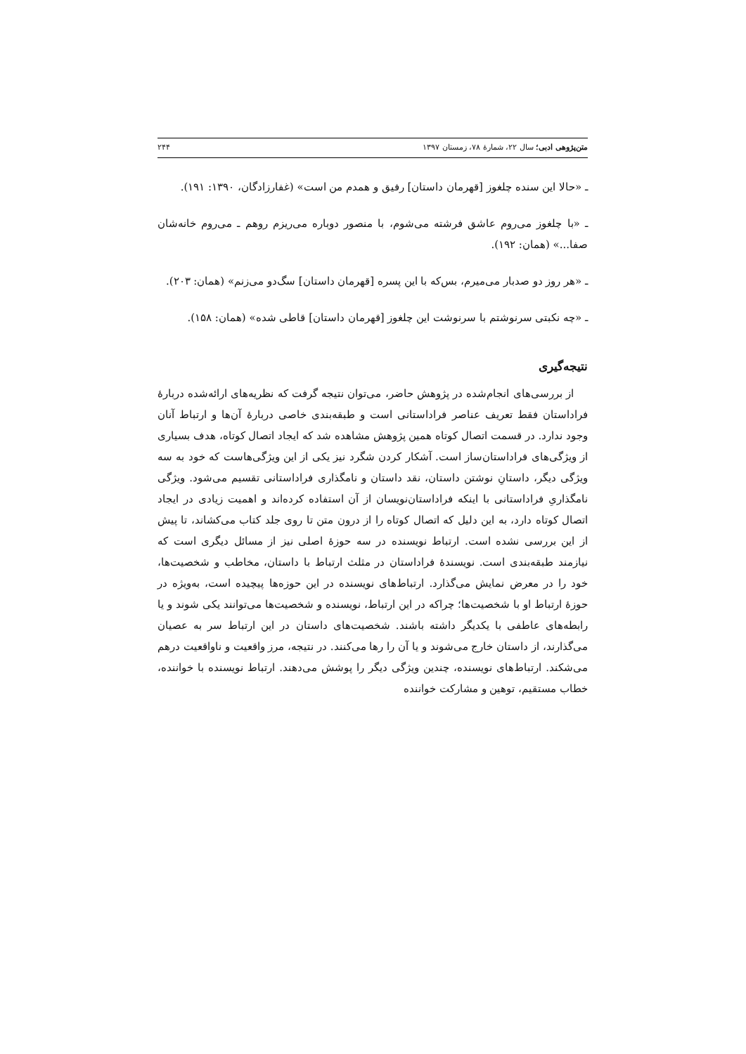متن‌پژوهی ادبی؛ سال ۲۲، شمارهٔ ۷۸، زمستان ۱۳۹۷ ۲۴۴
ـ «حالا این سنده چلغوز [قهرمان داستان] رفیق و همدم من است» (غفارزادگان، ۱۳۹۰: ۱۹۱).
ـ «با چلغوز می‌روم عاشق فرشته می‌شوم، با منصور دوباره می‌ریزم روهم ـ می‌روم خانه‌شان صفا...» (همان: ۱۹۲).
ـ «هر روز دو صدبار می‌میرم، بس‌که با این پسره [قهرمان داستان] سگ‌دو می‌زنم» (همان: ۲۰۳).
ـ «چه نکبتی سرنوشتم با سرنوشت این چلغوز [قهرمان داستان] قاطی شده» (همان: ۱۵۸).
نتیجه‌گیری
از بررسی‌های انجام‌شده در پژوهش حاضر، می‌توان نتیجه گرفت که نظریه‌های ارائه‌شده دربارهٔ فراداستان فقط تعریف عناصر فراداستانی است و طبقه‌بندی خاصی دربارهٔ آن‌ها و ارتباط آنان وجود ندارد. در قسمت اتصال کوتاه همین پژوهش مشاهده شد که ایجاد اتصال کوتاه، هدف بسیاری از ویژگی‌های فراداستان‌ساز است. آشکار کردن شگرد نیز یکی از این ویژگی‌هاست که خود به سه ویژگی دیگر، داستانِ نوشتن داستان، نقد داستان و نامگذاری فراداستانی تقسیم می‌شود. ویژگی نامگذاریِ فراداستانی با اینکه فراداستان‌نویسان از آن استفاده کرده‌اند و اهمیت زیادی در ایجاد اتصال کوتاه دارد، به این دلیل که اتصال کوتاه را از درون متن تا روی جلد کتاب می‌کشاند، تا پیش از این بررسی نشده است. ارتباط نویسنده در سه حوزهٔ اصلی نیز از مسائل دیگری است که نیازمند طبقه‌بندی است. نویسندهٔ فراداستان در مثلث ارتباط با داستان، مخاطب و شخصیت‌ها، خود را در معرض نمایش می‌گذارد. ارتباط‌های نویسنده در این حوزه‌ها پیچیده است، به‌ویژه در حوزهٔ ارتباط او با شخصیت‌ها؛ چراکه در این ارتباط، نویسنده و شخصیت‌ها می‌توانند یکی شوند و یا رابطه‌های عاطفی با یکدیگر داشته باشند. شخصیت‌های داستان در این ارتباط سر به عصیان می‌گذارند، از داستان خارج می‌شوند و یا آن را رها می‌کنند. در نتیجه، مرز واقعیت و ناواقعیت درهم می‌شکند. ارتباط‌های نویسنده، چندین ویژگی دیگر را پوشش می‌دهند. ارتباط نویسنده با خواننده، خطاب مستقیم، توهین و مشارکت خواننده